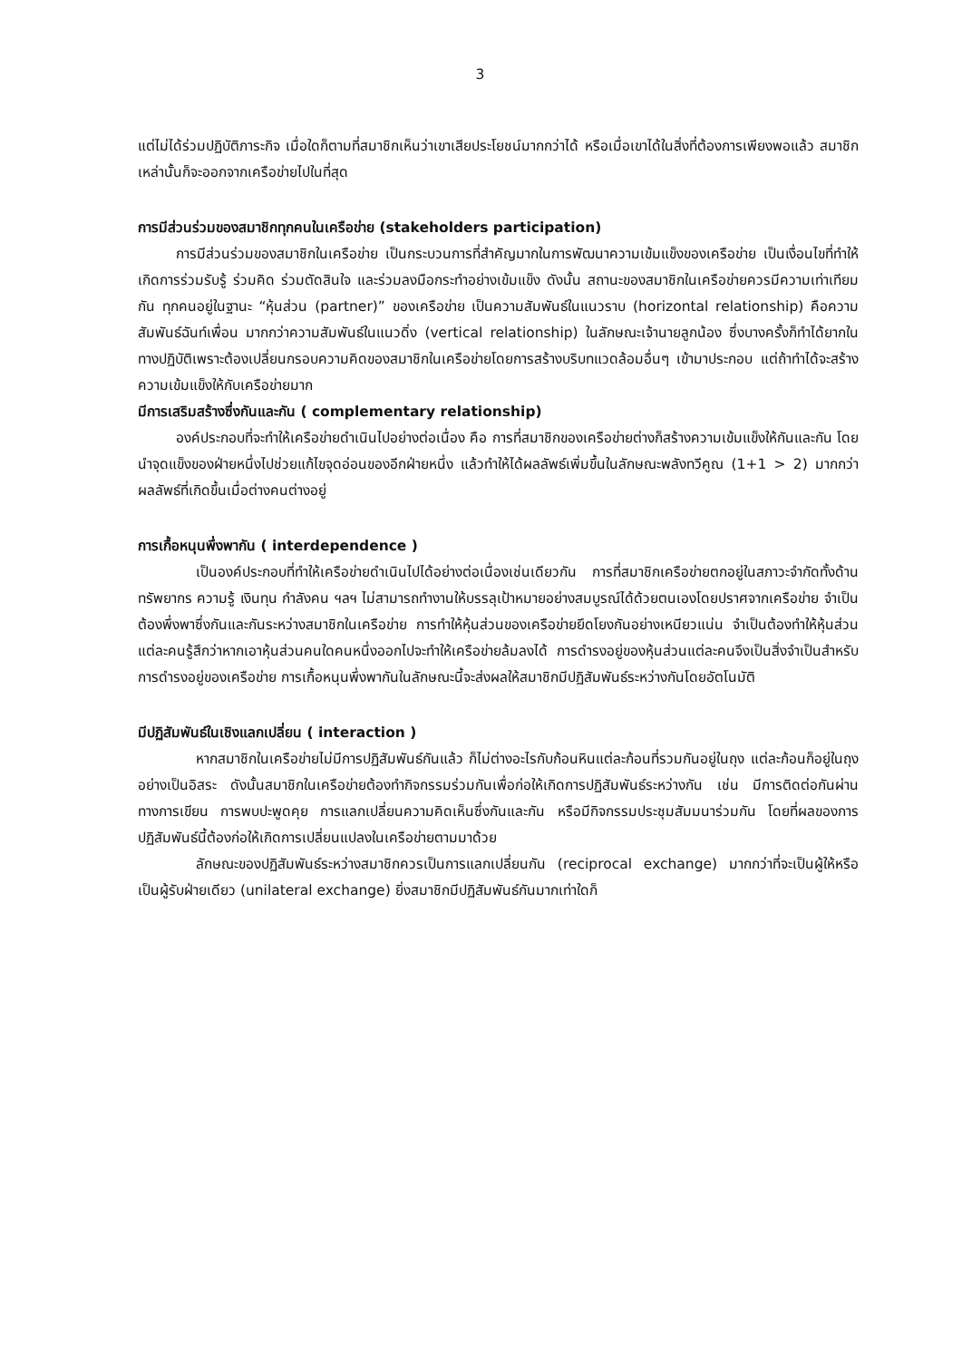3
แต่ไม่ได้ร่วมปฏิบัติภาระกิจ เมื่อใดก็ตามที่สมาชิกเห็นว่าเขาเสียประโยชน์มากกว่าได้ หรือเมื่อเขาได้ในสิ่งที่ต้องการเพียงพอแล้ว สมาชิกเหล่านั้นก็จะออกจากเครือข่ายไปในที่สุด
การมีส่วนร่วมของสมาชิกทุกคนในเครือข่าย (stakeholders participation)
การมีส่วนร่วมของสมาชิกในเครือข่าย เป็นกระบวนการที่สำคัญมากในการพัฒนาความเข้มแข็งของเครือข่าย เป็นเงื่อนไขที่ทำให้เกิดการร่วมรับรู้ ร่วมคิด ร่วมตัดสินใจ และร่วมลงมือกระทำอย่างเข้มแข็ง ดังนั้น สถานะของสมาชิกในเครือข่ายควรมีความเท่าเทียมกัน ทุกคนอยู่ในฐานะ “หุ้นส่วน (partner)” ของเครือข่าย เป็นความสัมพันธ์ในแนวราบ (horizontal relationship) คือความสัมพันธ์ฉันท์เพื่อน มากกว่าความสัมพันธ์ในแนวดิ่ง (vertical relationship) ในลักษณะเจ้านายลูกน้อง ซึ่งบางครั้งก็ทำได้ยากในทางปฏิบัติเพราะต้องเปลี่ยนกรอบความคิดของสมาชิกในเครือข่ายโดยการสร้างบริบทแวดล้อมอื่นๆ เข้ามาประกอบ แต่ถ้าทำได้จะสร้างความเข้มแข็งให้กับเครือข่ายมาก
มีการเสริมสร้างซึ่งกันและกัน ( complementary relationship)
องค์ประกอบที่จะทำให้เครือข่ายดำเนินไปอย่างต่อเนื่อง คือ การที่สมาชิกของเครือข่ายต่างก็สร้างความเข้มแข็งให้กันและกัน โดยนำจุดแข็งของฝ่ายหนึ่งไปช่วยแก้ไขจุดอ่อนของอีกฝ่ายหนึ่ง แล้วทำให้ได้ผลลัพธ์เพิ่มขึ้นในลักษณะพลังทวีคูณ (1+1 > 2) มากกว่าผลลัพธ์ที่เกิดขึ้นเมื่อต่างคนต่างอยู่
การเกื้อหนุนพึ่งพากัน ( interdependence )
เป็นองค์ประกอบที่ทำให้เครือข่ายดำเนินไปได้อย่างต่อเนื่องเช่นเดียวกัน การที่สมาชิกเครือข่ายตกอยู่ในสภาวะจำกัดทั้งด้านทรัพยากร ความรู้ เงินทุน กำลังคน ฯลฯ ไม่สามารถทำงานให้บรรลุเป้าหมายอย่างสมบูรณ์ได้ด้วยตนเองโดยปราศจากเครือข่าย จำเป็นต้องพึ่งพาซึ่งกันและกันระหว่างสมาชิกในเครือข่าย การทำให้หุ้นส่วนของเครือข่ายยึดโยงกันอย่างเหนียวแน่น จำเป็นต้องทำให้หุ้นส่วนแต่ละคนรู้สึกว่าหากเอาหุ้นส่วนคนใดคนหนึ่งออกไปจะทำให้เครือข่ายล้มลงได้ การดำรงอยู่ของหุ้นส่วนแต่ละคนจึงเป็นสิ่งจำเป็นสำหรับการดำรงอยู่ของเครือข่าย การเกื้อหนุนพึ่งพากันในลักษณะนี้จะส่งผลให้สมาชิกมีปฏิสัมพันธ์ระหว่างกันโดยอัตโนมัติ
มีปฏิสัมพันธ์ในเชิงแลกเปลี่ยน ( interaction )
หากสมาชิกในเครือข่ายไม่มีการปฏิสัมพันธ์กันแล้ว ก็ไม่ต่างอะไรกับก้อนหินแต่ละก้อนที่รวมกันอยู่ในถุง แต่ละก้อนก็อยู่ในถุงอย่างเป็นอิสระ ดังนั้นสมาชิกในเครือข่ายต้องทำกิจกรรมร่วมกันเพื่อก่อให้เกิดการปฏิสัมพันธ์ระหว่างกัน เช่น มีการติดต่อกันผ่านทางการเขียน การพบปะพูดคุย การแลกเปลี่ยนความคิดเห็นซึ่งกันและกัน หรือมีกิจกรรมประชุมสัมมนาร่วมกัน โดยที่ผลของการปฏิสัมพันธ์นี้ต้องก่อให้เกิดการเปลี่ยนแปลงในเครือข่ายตามมาด้วย
ลักษณะของปฏิสัมพันธ์ระหว่างสมาชิกควรเป็นการแลกเปลี่ยนกัน (reciprocal exchange) มากกว่าที่จะเป็นผู้ให้หรือเป็นผู้รับฝ่ายเดียว (unilateral exchange) ยิ่งสมาชิกมีปฏิสัมพันธ์กันมากเท่าใดก็